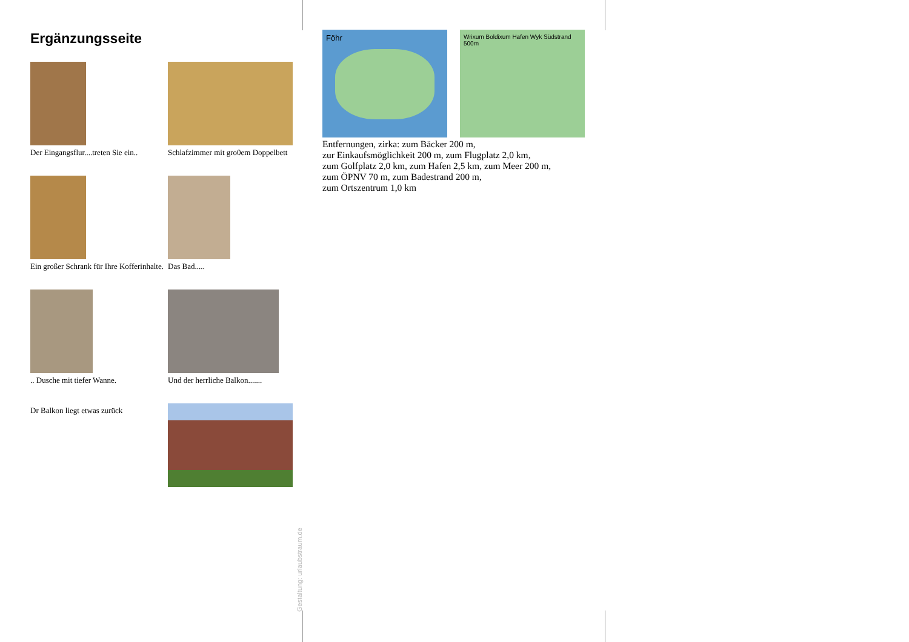Ergänzungsseite
Der Eingangsflur....treten Sie ein..
Schlafzimmer mit gro0em Doppelbett
Ein großer Schrank für Ihre Kofferinhalte.
Das Bad.....
.. Dusche mit tiefer Wanne.
Und der herrliche Balkon.......
Dr Balkon liegt etwas zurück
Föhr
Wrixum Boldixum Hafen Wyk Südstrand 500m
Entfernungen, zirka: zum Bäcker 200 m,
zur Einkaufsmöglichkeit 200 m, zum Flugplatz 2,0 km,
zum Golfplatz 2,0 km, zum Hafen 2,5 km, zum Meer 200 m,
zum ÖPNV 70 m, zum Badestrand 200 m,
zum Ortszentrum 1,0 km
Gestaltung: urlaubstraum.de